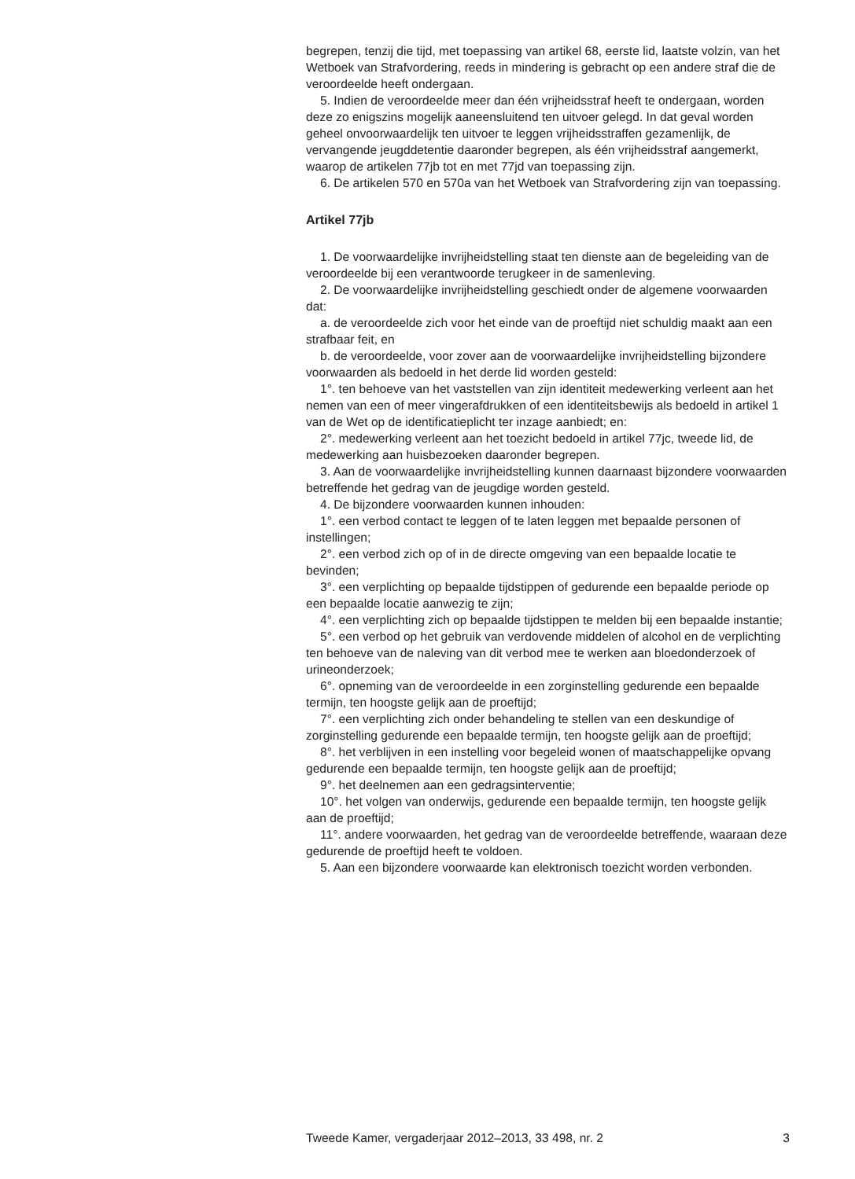begrepen, tenzij die tijd, met toepassing van artikel 68, eerste lid, laatste volzin, van het Wetboek van Strafvordering, reeds in mindering is gebracht op een andere straf die de veroordeelde heeft ondergaan.
5. Indien de veroordeelde meer dan één vrijheidsstraf heeft te ondergaan, worden deze zo enigszins mogelijk aaneensluitend ten uitvoer gelegd. In dat geval worden geheel onvoorwaardelijk ten uitvoer te leggen vrijheidsstraffen gezamenlijk, de vervangende jeugddetentie daaronder begrepen, als één vrijheidsstraf aangemerkt, waarop de artikelen 77jb tot en met 77jd van toepassing zijn.
6. De artikelen 570 en 570a van het Wetboek van Strafvordering zijn van toepassing.
Artikel 77jb
1. De voorwaardelijke invrijheidstelling staat ten dienste aan de begeleiding van de veroordeelde bij een verantwoorde terugkeer in de samenleving.
2. De voorwaardelijke invrijheidstelling geschiedt onder de algemene voorwaarden dat:
a. de veroordeelde zich voor het einde van de proeftijd niet schuldig maakt aan een strafbaar feit, en
b. de veroordeelde, voor zover aan de voorwaardelijke invrijheidstelling bijzondere voorwaarden als bedoeld in het derde lid worden gesteld:
1°. ten behoeve van het vaststellen van zijn identiteit medewerking verleent aan het nemen van een of meer vingerafdrukken of een identiteitsbewijs als bedoeld in artikel 1 van de Wet op de identificatieplicht ter inzage aanbiedt; en:
2°. medewerking verleent aan het toezicht bedoeld in artikel 77jc, tweede lid, de medewerking aan huisbezoeken daaronder begrepen.
3. Aan de voorwaardelijke invrijheidstelling kunnen daarnaast bijzondere voorwaarden betreffende het gedrag van de jeugdige worden gesteld.
4. De bijzondere voorwaarden kunnen inhouden:
1°. een verbod contact te leggen of te laten leggen met bepaalde personen of instellingen;
2°. een verbod zich op of in de directe omgeving van een bepaalde locatie te bevinden;
3°. een verplichting op bepaalde tijdstippen of gedurende een bepaalde periode op een bepaalde locatie aanwezig te zijn;
4°. een verplichting zich op bepaalde tijdstippen te melden bij een bepaalde instantie;
5°. een verbod op het gebruik van verdovende middelen of alcohol en de verplichting ten behoeve van de naleving van dit verbod mee te werken aan bloedonderzoek of urineonderzoek;
6°. opneming van de veroordeelde in een zorginstelling gedurende een bepaalde termijn, ten hoogste gelijk aan de proeftijd;
7°. een verplichting zich onder behandeling te stellen van een deskundige of zorginstelling gedurende een bepaalde termijn, ten hoogste gelijk aan de proeftijd;
8°. het verblijven in een instelling voor begeleid wonen of maatschappelijke opvang gedurende een bepaalde termijn, ten hoogste gelijk aan de proeftijd;
9°. het deelnemen aan een gedragsinterventie;
10°. het volgen van onderwijs, gedurende een bepaalde termijn, ten hoogste gelijk aan de proeftijd;
11°. andere voorwaarden, het gedrag van de veroordeelde betreffende, waaraan deze gedurende de proeftijd heeft te voldoen.
5. Aan een bijzondere voorwaarde kan elektronisch toezicht worden verbonden.
Tweede Kamer, vergaderjaar 2012–2013, 33 498, nr. 2 3